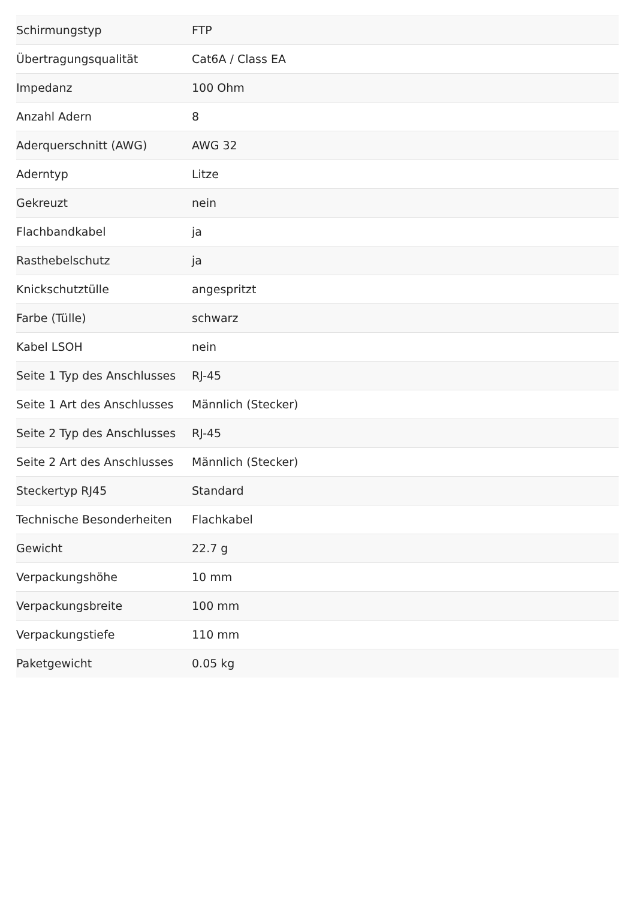| Schirmungstyp | FTP |
| Übertragungsqualität | Cat6A / Class EA |
| Impedanz | 100 Ohm |
| Anzahl Adern | 8 |
| Aderquerschnitt (AWG) | AWG 32 |
| Aderntyp | Litze |
| Gekreuzt | nein |
| Flachbandkabel | ja |
| Rasthebelschutz | ja |
| Knickschutztülle | angespritzt |
| Farbe (Tülle) | schwarz |
| Kabel LSOH | nein |
| Seite 1 Typ des Anschlusses | RJ-45 |
| Seite 1 Art des Anschlusses | Männlich (Stecker) |
| Seite 2 Typ des Anschlusses | RJ-45 |
| Seite 2 Art des Anschlusses | Männlich (Stecker) |
| Steckertyp RJ45 | Standard |
| Technische Besonderheiten | Flachkabel |
| Gewicht | 22.7 g |
| Verpackungshöhe | 10 mm |
| Verpackungsbreite | 100 mm |
| Verpackungstiefe | 110 mm |
| Paketgewicht | 0.05 kg |